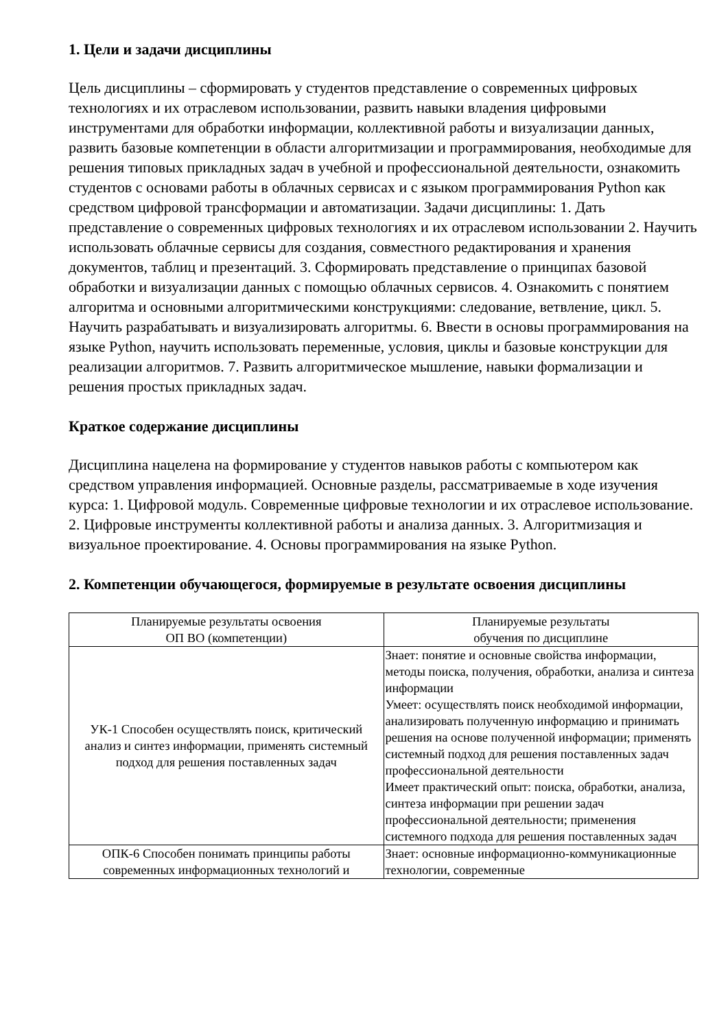1. Цели и задачи дисциплины
Цель дисциплины – сформировать у студентов представление о современных цифровых технологиях и их отраслевом использовании, развить навыки владения цифровыми инструментами для обработки информации, коллективной работы и визуализации данных, развить базовые компетенции в области алгоритмизации и программирования, необходимые для решения типовых прикладных задач в учебной и профессиональной деятельности, ознакомить студентов с основами работы в облачных сервисах и с языком программирования Python как средством цифровой трансформации и автоматизации. Задачи дисциплины: 1. Дать представление о современных цифровых технологиях и их отраслевом использовании 2. Научить использовать облачные сервисы для создания, совместного редактирования и хранения документов, таблиц и презентаций. 3. Сформировать представление о принципах базовой обработки и визуализации данных с помощью облачных сервисов. 4. Ознакомить с понятием алгоритма и основными алгоритмическими конструкциями: следование, ветвление, цикл. 5. Научить разрабатывать и визуализировать алгоритмы. 6. Ввести в основы программирования на языке Python, научить использовать переменные, условия, циклы и базовые конструкции для реализации алгоритмов. 7. Развить алгоритмическое мышление, навыки формализации и решения простых прикладных задач.
Краткое содержание дисциплины
Дисциплина нацелена на формирование у студентов навыков работы с компьютером как средством управления информацией. Основные разделы, рассматриваемые в ходе изучения курса: 1. Цифровой модуль. Современные цифровые технологии и их отраслевое использование. 2. Цифровые инструменты коллективной работы и анализа данных. 3. Алгоритмизация и визуальное проектирование. 4. Основы программирования на языке Python.
2. Компетенции обучающегося, формируемые в результате освоения дисциплины
| Планируемые результаты освоения ОП ВО (компетенции) | Планируемые результаты обучения по дисциплине |
| УК-1 Способен осуществлять поиск, критический анализ и синтез информации, применять системный подход для решения поставленных задач | Знает: понятие и основные свойства информации, методы поиска, получения, обработки, анализа и синтеза информации Умеет: осуществлять поиск необходимой информации, анализировать полученную информацию и принимать решения на основе полученной информации; применять системный подход для решения поставленных задач профессиональной деятельности Имеет практический опыт: поиска, обработки, анализа, синтеза информации при решении задач профессиональной деятельности; применения системного подхода для решения поставленных задач |
| ОПК-6 Способен понимать принципы работы современных информационных технологий и | Знает: основные информационно-коммуникационные технологии, современные |